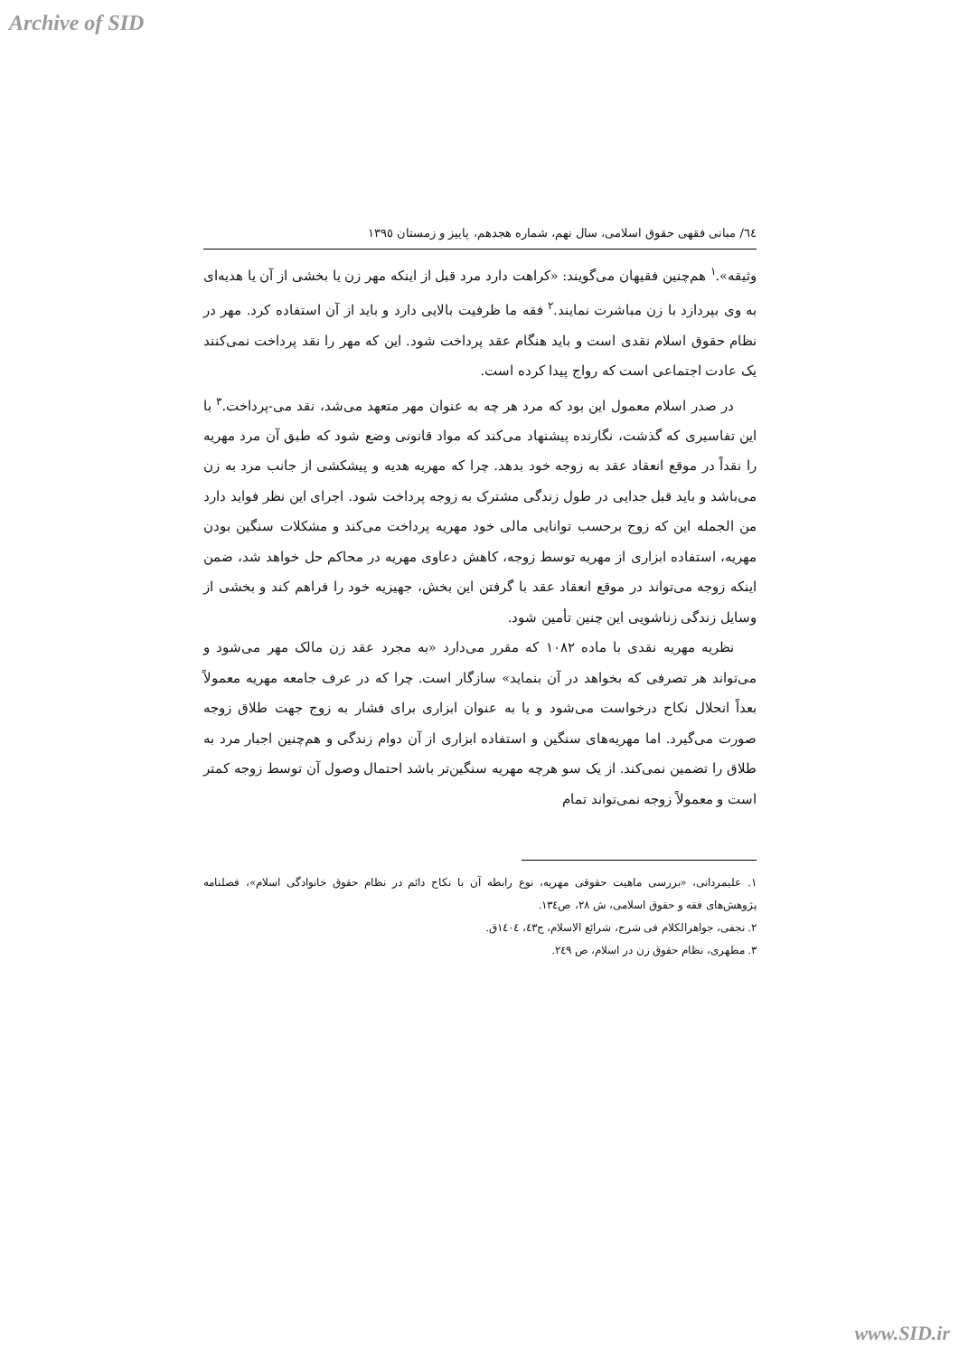Archive of SID
٦٤/ مبانی فقهی حقوق اسلامی، سال نهم، شماره هجدهم، پاییز و زمستان ١٣٩٥
وثیقه».<sup>١</sup> هم‌چنین فقیهان می‌گویند: «کراهت دارد مرد قبل از اینکه مهر زن یا بخشی از آن یا هدیه‌ای به وی بپردازد با زن مباشرت نمایند.<sup>٢</sup> فقه ما ظرفیت بالایی دارد و باید از آن استفاده کرد. مهر در نظام حقوق اسلام نقدی است و باید هنگام عقد پرداخت شود. این که مهر را نقد پرداخت نمی‌کنند یک عادت اجتماعی است که رواج پیدا کرده است.
در صدر اسلام معمول این بود که مرد هر چه به عنوان مهر متعهد می‌شد، نقد می-پرداخت.<sup>٣</sup> با این تفاسیری که گذشت، نگارنده پیشنهاد می‌کند که مواد قانونی وضع شود که طبق آن مرد مهریه را نقداً در موقع انعقاد عقد به زوجه خود بدهد. چرا که مهریه هدیه و پیشکشی از جانب مرد به زن می‌باشد و باید قبل جدایی در طول زندگی مشترک به زوجه پرداخت شود. اجرای این نظر فواید دارد من الجمله این که زوج برحسب توانایی مالی خود مهریه پرداخت می‌کند و مشکلات سنگین بودن مهریه، استفاده ابزاری از مهریه توسط زوجه، کاهش دعاوی مهریه در محاکم حل خواهد شد، ضمن اینکه زوجه می‌تواند در موقع انعقاد عقد با گرفتن این بخش، جهیزیه خود را فراهم کند و بخشی از وسایل زندگی زناشویی این چنین تأمین شود.
نظریه مهریه نقدی با ماده ١٠٨٢ که مقرر می‌دارد «به مجرد عقد زن مالک مهر می‌شود و می‌تواند هر تصرفی که بخواهد در آن بنماید» سازگار است. چرا که در عرف جامعه مهریه معمولاً بعداً انحلال نکاح درخواست می‌شود و یا به عنوان ابزاری برای فشار به زوج جهت طلاق زوجه صورت می‌گیرد. اما مهریه‌های سنگین و استفاده ابزاری از آن دوام زندگی و هم‌چنین اجبار مرد به طلاق را تضمین نمی‌کند. از یک سو هرچه مهریه سنگین‌تر باشد احتمال وصول آن توسط زوجه کمتر است و معمولاً زوجه نمی‌تواند تمام
١. علیمردانی، «بررسی ماهیت حقوقی مهریه، نوع رابطه آن با نکاح دائم در نظام حقوق خانوادگی اسلام»، فصلنامه پژوهش‌های فقه و حقوق اسلامی، ش ٢٨، ص١٣٤.
٢. نجفی، جواهرالکلام فی شرح، شرائع الاسلام، ج٤٣، ١٤٠٤ق.
٣. مطهری، نظام حقوق زن در اسلام، ص ٢٤٩.
www.SID.ir